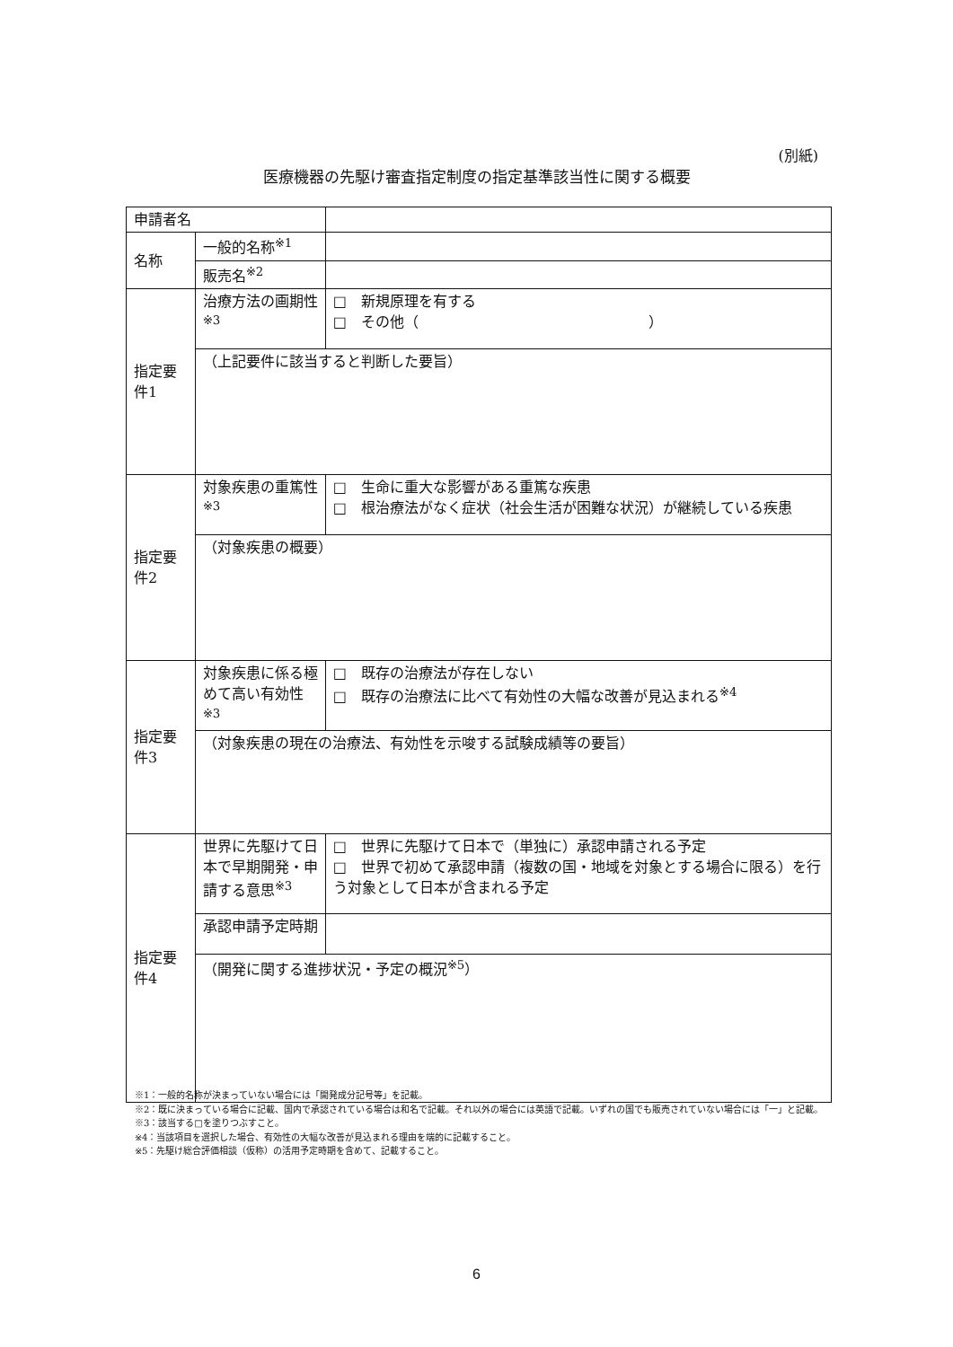(別紙)
医療機器の先駆け審査指定制度の指定基準該当性に関する概要
| 申請者名 | | | |
| 名称 | 一般的名称<sup>※1</sup> | | |
| | 販売名<sup>※2</sup> | | |
| 指定要件1 | | 治療方法の画期性 <sup>※3</sup> | □ 新規原理を有する □ その他（ ） |
| | | （上記要件に該当すると判断した要旨） | |
| 指定要件2 | | 対象疾患の重篤性<sup>※3</sup> | □ 生命に重大な影響がある重篤な疾患 □ 根治療法がなく症状（社会生活が困難な状況）が継続している疾患 |
| | | （対象疾患の概要） | |
| 指定要件3 | | 対象疾患に係る極めて高い有効性<sup>※3</sup> | □ 既存の治療法が存在しない □ 既存の治療法に比べて有効性の大幅な改善が見込まれる<sup>※4</sup> |
| | | （対象疾患の現在の治療法、有効性を示唆する試験成績等の要旨） | |
| 指定要件4 | | 世界に先駆けて日本で早期開発・申請する意思<sup>※3</sup> | □ 世界に先駆けて日本で（単独に）承認申請される予定 □ 世界で初めて承認申請（複数の国・地域を対象とする場合に限る）を行う対象として日本が含まれる予定 |
| | | 承認申請予定時期 | |
| | | （開発に関する進捗状況・予定の概況<sup>※5</sup>） | |
※1：一般的名称が決まっていない場合には「開発成分記号等」を記載。
※2：既に決まっている場合に記載、国内で承認されている場合は和名で記載。それ以外の場合には英語で記載。いずれの国でも販売されていない場合には「一」と記載。
※3：該当する□を塗りつぶすこと。
※4：当該項目を選択した場合、有効性の大幅な改善が見込まれる理由を端的に記載すること。
※5：先駆け総合評価相談（仮称）の活用予定時期を含めて、記載すること。
6